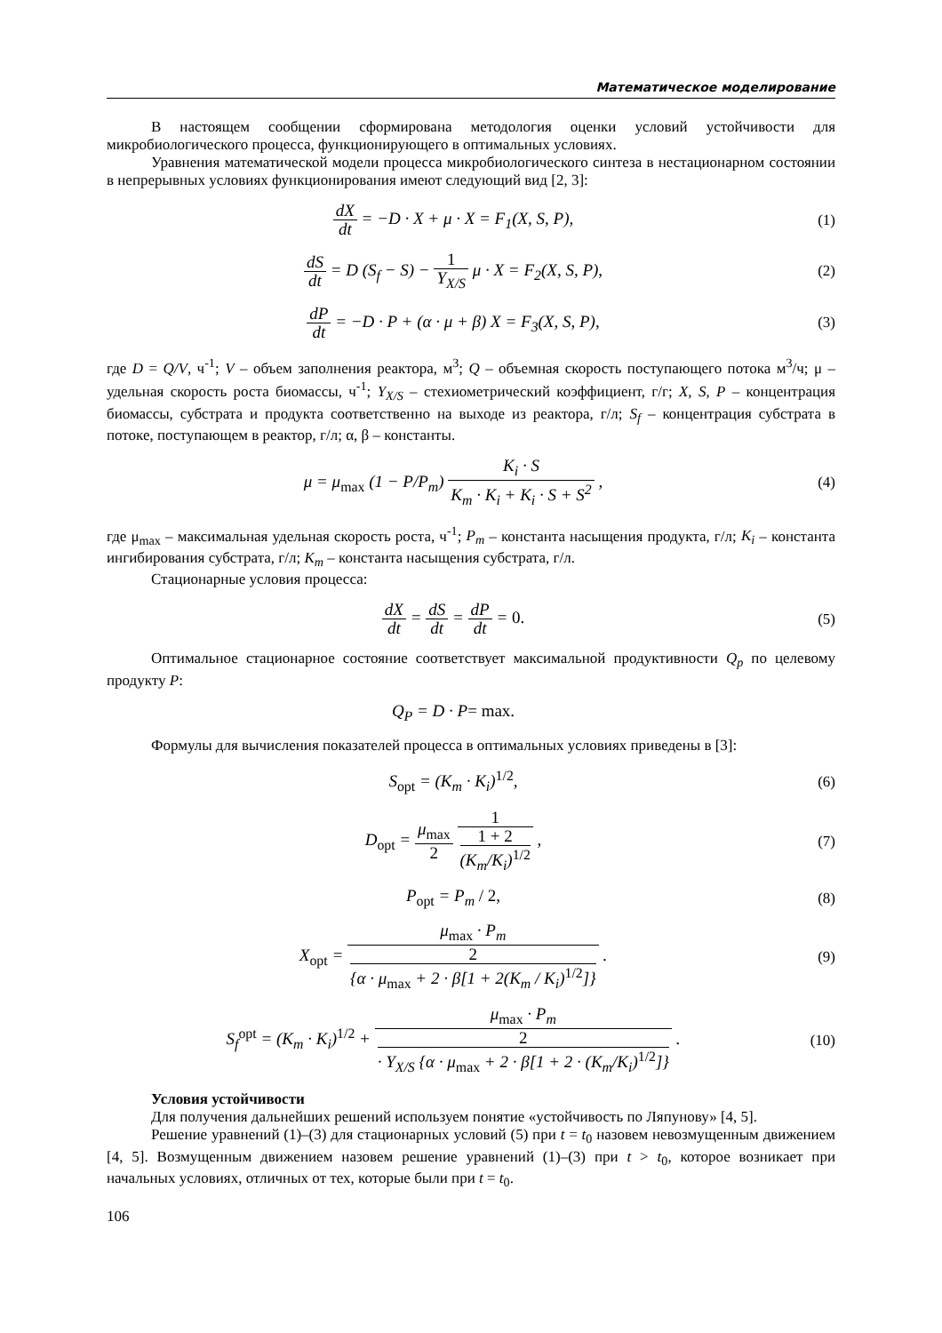Математическое моделирование
В настоящем сообщении сформирована методология оценки условий устойчивости для микробиологического процесса, функционирующего в оптимальных условиях.
Уравнения математической модели процесса микробиологического синтеза в нестационарном состоянии в непрерывных условиях функционирования имеют следующий вид [2, 3]:
dX dt = −D · X + μ · X = F<sub>1</sub>(X, S, P),
(1)
dS dt = D (S<sub>f</sub> − S) − 1 Y<sub>X/S</sub> μ · X = F<sub>2</sub>(X, S, P),
(2)
dP dt = −D · P + (α · μ + β) X = F<sub>3</sub>(X, S, P),
(3)
где D = Q/V, ч<sup>-1</sup>; V – объем заполнения реактора, м<sup>3</sup>; Q – объемная скорость поступающего потока м<sup>3</sup>/ч; μ – удельная скорость роста биомассы, ч<sup>-1</sup>; Y<sub>X/S</sub> – стехиометрический коэффициент, г/г; X, S, P – концентрация биомассы, субстрата и продукта соответственно на выходе из реактора, г/л; S<sub>f</sub> – концентрация субстрата в потоке, поступающем в реактор, г/л; α, β – константы.
μ = μ<sub>max</sub> (1 − P/P<sub>m</sub>) K<sub>i</sub> · S K<sub>m</sub> · K<sub>i</sub> + K<sub>i</sub> · S + S<sup>2</sup> ,
(4)
где μ<sub>max</sub> – максимальная удельная скорость роста, ч<sup>-1</sup>; P<sub>m</sub> – константа насыщения продукта, г/л; K<sub>i</sub> – константа ингибирования субстрата, г/л; K<sub>m</sub> – константа насыщения субстрата, г/л.
Стационарные условия процесса:
dX dt = dS dt = dP dt = 0. (5)
Оптимальное стационарное состояние соответствует максимальной продуктивности Q<sub>p</sub> по целевому продукту P:
Q<sub>P</sub> = D · P= max.
Формулы для вычисления показателей процесса в оптимальных условиях приведены в [3]:
S<sub>opt</sub> = (K<sub>m</sub> · K<sub>i</sub>)<sup>1/2</sup>, (6)
D<sub>opt</sub> = μ<sub>max</sub> 2 1 1 + 2
(K<sub>m</sub>/K<sub>i</sub>)<sup>1/2</sup> ,
(7)
P<sub>opt</sub> = P<sub>m</sub> / 2, (8)
X<sub>opt</sub> = μ<sub>max</sub> · P<sub>m</sub> 2
{α · μ<sub>max</sub> + 2 · β[1 + 2(K<sub>m</sub> / K<sub>i</sub>)<sup>1/2</sup>]} .
(9)
S<sub>f</sub><sup>opt</sup> = (K<sub>m</sub> · K<sub>i</sub>)<sup>1/2</sup> + μ<sub>max</sub> · P<sub>m</sub> 2
· Y<sub>X/S</sub> {α · μ<sub>max</sub> + 2 · β[1 + 2 · (K<sub>m</sub>/K<sub>i</sub>)<sup>1/2</sup>]} .
(10)
Условия устойчивости
Для получения дальнейших решений используем понятие «устойчивость по Ляпунову» [4, 5].
Решение уравнений (1)–(3) для стационарных условий (5) при t = t<sub>0</sub> назовем невозмущенным движением [4, 5]. Возмущенным движением назовем решение уравнений (1)–(3) при t > t<sub>0</sub>, которое возникает при начальных условиях, отличных от тех, которые были при t = t<sub>0</sub>.
106